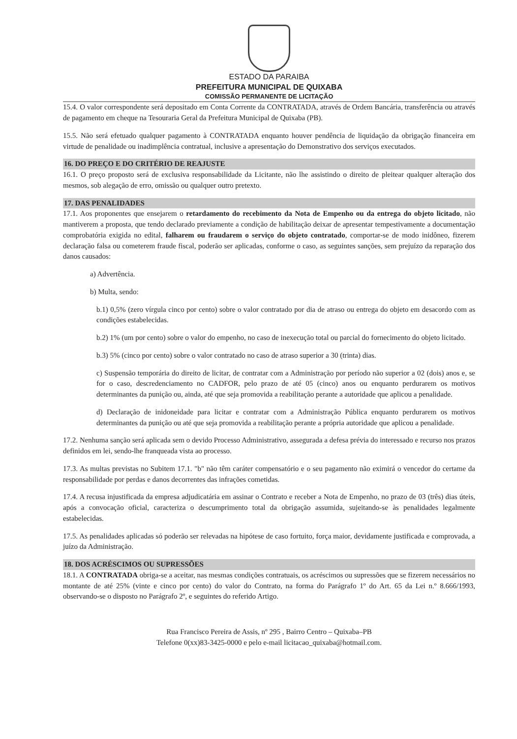ESTADO DA PARAIBA
PREFEITURA MUNICIPAL DE QUIXABA
COMISSÃO PERMANENTE DE LICITAÇÃO
15.4. O valor correspondente será depositado em Conta Corrente da CONTRATADA, através de Ordem Bancária, transferência ou através de pagamento em cheque na Tesouraria Geral da Prefeitura Municipal de Quixaba (PB).
15.5. Não será efetuado qualquer pagamento à CONTRATADA enquanto houver pendência de liquidação da obrigação financeira em virtude de penalidade ou inadimplência contratual, inclusive a apresentação do Demonstrativo dos serviços executados.
16. DO PREÇO E DO CRITÉRIO DE REAJUSTE
16.1. O preço proposto será de exclusiva responsabilidade da Licitante, não lhe assistindo o direito de pleitear qualquer alteração dos mesmos, sob alegação de erro, omissão ou qualquer outro pretexto.
17. DAS PENALIDADES
17.1. Aos proponentes que ensejarem o retardamento do recebimento da Nota de Empenho ou da entrega do objeto licitado, não mantiverem a proposta, que tendo declarado previamente a condição de habilitação deixar de apresentar tempestivamente a documentação comprobatória exigida no edital, falharem ou fraudarem o serviço do objeto contratado, comportar-se de modo inidôneo, fizerem declaração falsa ou cometerem fraude fiscal, poderão ser aplicadas, conforme o caso, as seguintes sanções, sem prejuízo da reparação dos danos causados:
a) Advertência.
b) Multa, sendo:
b.1) 0,5% (zero vírgula cinco por cento) sobre o valor contratado por dia de atraso ou entrega do objeto em desacordo com as condições estabelecidas.
b.2) 1% (um por cento) sobre o valor do empenho, no caso de inexecução total ou parcial do fornecimento do objeto licitado.
b.3) 5% (cinco por cento) sobre o valor contratado no caso de atraso superior a 30 (trinta) dias.
c) Suspensão temporária do direito de licitar, de contratar com a Administração por período não superior a 02 (dois) anos e, se for o caso, descredenciamento no CADFOR, pelo prazo de até 05 (cinco) anos ou enquanto perdurarem os motivos determinantes da punição ou, ainda, até que seja promovida a reabilitação perante a autoridade que aplicou a penalidade.
d) Declaração de inidoneidade para licitar e contratar com a Administração Pública enquanto perdurarem os motivos determinantes da punição ou até que seja promovida a reabilitação perante a própria autoridade que aplicou a penalidade.
17.2. Nenhuma sanção será aplicada sem o devido Processo Administrativo, assegurada a defesa prévia do interessado e recurso nos prazos definidos em lei, sendo-lhe franqueada vista ao processo.
17.3. As multas previstas no Subitem 17.1. "b" não têm caráter compensatório e o seu pagamento não eximirá o vencedor do certame da responsabilidade por perdas e danos decorrentes das infrações cometidas.
17.4. A recusa injustificada da empresa adjudicatária em assinar o Contrato e receber a Nota de Empenho, no prazo de 03 (três) dias úteis, após a convocação oficial, caracteriza o descumprimento total da obrigação assumida, sujeitando-se às penalidades legalmente estabelecidas.
17.5. As penalidades aplicadas só poderão ser relevadas na hipótese de caso fortuito, força maior, devidamente justificada e comprovada, a juízo da Administração.
18. DOS ACRÉSCIMOS OU SUPRESSÕES
18.1. A CONTRATADA obriga-se a aceitar, nas mesmas condições contratuais, os acréscimos ou supressões que se fizerem necessários no montante de até 25% (vinte e cinco por cento) do valor do Contrato, na forma do Parágrafo 1º do Art. 65 da Lei n.º 8.666/1993, observando-se o disposto no Parágrafo 2º, e seguintes do referido Artigo.
Rua Francisco Pereira de Assis, nº 295 , Bairro Centro – Quixaba–PB
Telefone 0(xx)83-3425-0000 e pelo e-mail licitacao_quixaba@hotmail.com.